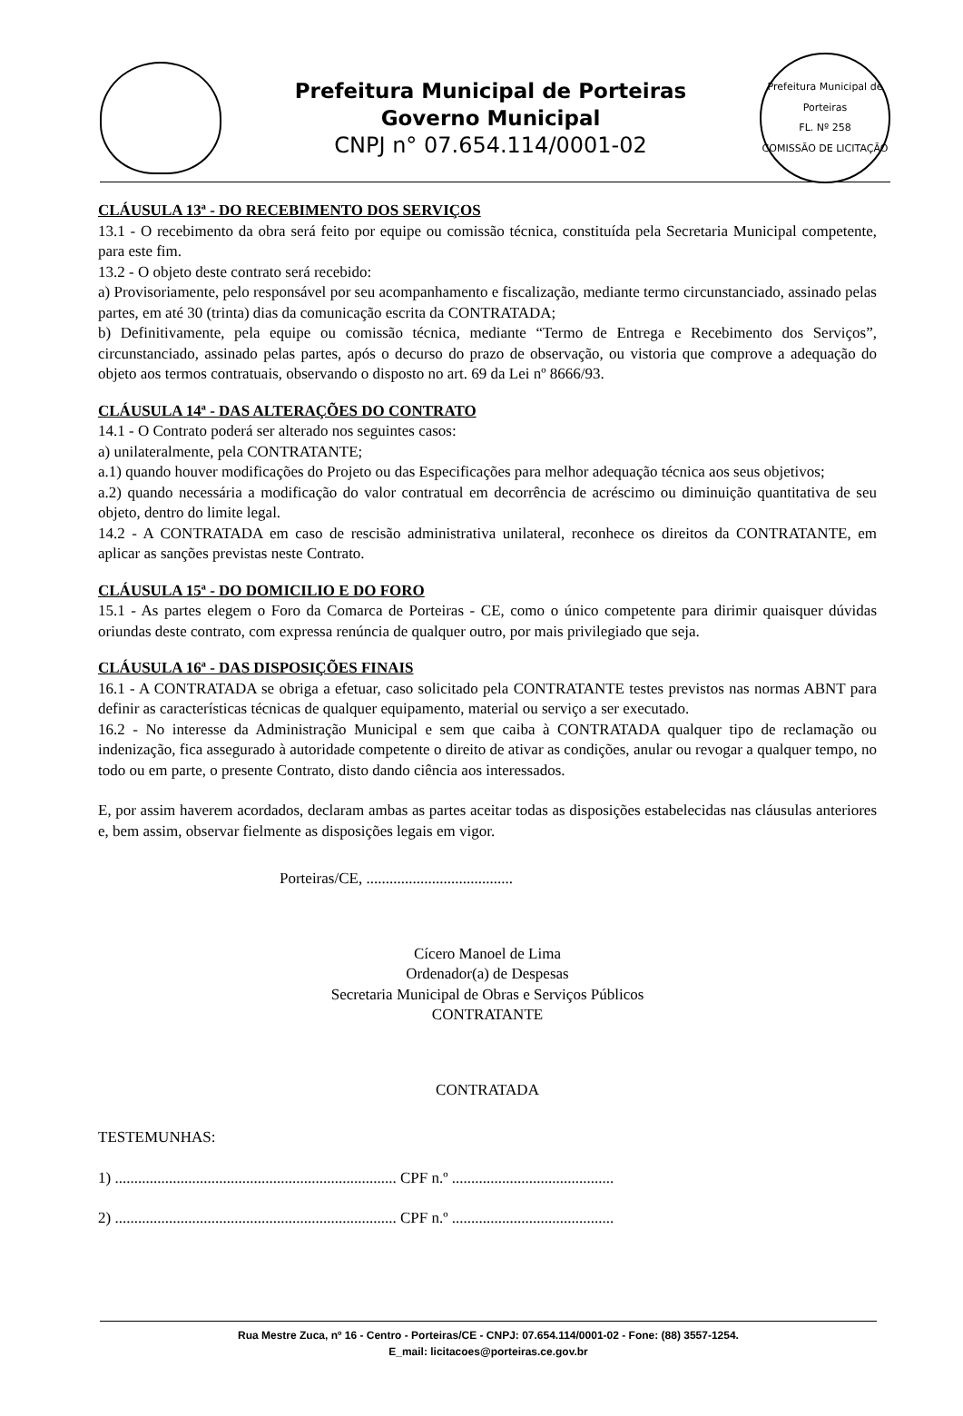Prefeitura Municipal de Porteiras
Governo Municipal
CNPJ n° 07.654.114/0001-02
Prefeitura Municipal de Porteiras
FL. Nº 258
COMISSÃO DE LICITAÇÃO
CLÁUSULA 13ª - DO RECEBIMENTO DOS SERVIÇOS
13.1 - O recebimento da obra será feito por equipe ou comissão técnica, constituída pela Secretaria Municipal competente, para este fim.
13.2 - O objeto deste contrato será recebido:
a) Provisoriamente, pelo responsável por seu acompanhamento e fiscalização, mediante termo circunstanciado, assinado pelas partes, em até 30 (trinta) dias da comunicação escrita da CONTRATADA;
b) Definitivamente, pela equipe ou comissão técnica, mediante “Termo de Entrega e Recebimento dos Serviços”, circunstanciado, assinado pelas partes, após o decurso do prazo de observação, ou vistoria que comprove a adequação do objeto aos termos contratuais, observando o disposto no art. 69 da Lei nº 8666/93.
CLÁUSULA 14ª - DAS ALTERAÇÕES DO CONTRATO
14.1 - O Contrato poderá ser alterado nos seguintes casos:
a) unilateralmente, pela CONTRATANTE;
a.1) quando houver modificações do Projeto ou das Especificações para melhor adequação técnica aos seus objetivos;
a.2) quando necessária a modificação do valor contratual em decorrência de acréscimo ou diminuição quantitativa de seu objeto, dentro do limite legal.
14.2 - A CONTRATADA em caso de rescisão administrativa unilateral, reconhece os direitos da CONTRATANTE, em aplicar as sanções previstas neste Contrato.
CLÁUSULA 15ª - DO DOMICILIO E DO FORO
15.1 - As partes elegem o Foro da Comarca de Porteiras - CE, como o único competente para dirimir quaisquer dúvidas oriundas deste contrato, com expressa renúncia de qualquer outro, por mais privilegiado que seja.
CLÁUSULA 16ª - DAS DISPOSIÇÕES FINAIS
16.1 - A CONTRATADA se obriga a efetuar, caso solicitado pela CONTRATANTE testes previstos nas normas ABNT para definir as características técnicas de qualquer equipamento, material ou serviço a ser executado.
16.2 - No interesse da Administração Municipal e sem que caiba à CONTRATADA qualquer tipo de reclamação ou indenização, fica assegurado à autoridade competente o direito de ativar as condições, anular ou revogar a qualquer tempo, no todo ou em parte, o presente Contrato, disto dando ciência aos interessados.
E, por assim haverem acordados, declaram ambas as partes aceitar todas as disposições estabelecidas nas cláusulas anteriores e, bem assim, observar fielmente as disposições legais em vigor.
Porteiras/CE, ......................................
Cícero Manoel de Lima
Ordenador(a) de Despesas
Secretaria Municipal de Obras e Serviços Públicos
CONTRATANTE
CONTRATADA
TESTEMUNHAS:
1) ......................................................................... CPF n.º ..........................................
2) ......................................................................... CPF n.º ..........................................
Rua Mestre Zuca, nº 16 - Centro - Porteiras/CE - CNPJ: 07.654.114/0001-02 - Fone: (88) 3557-1254.
E_mail: licitacoes@porteiras.ce.gov.br